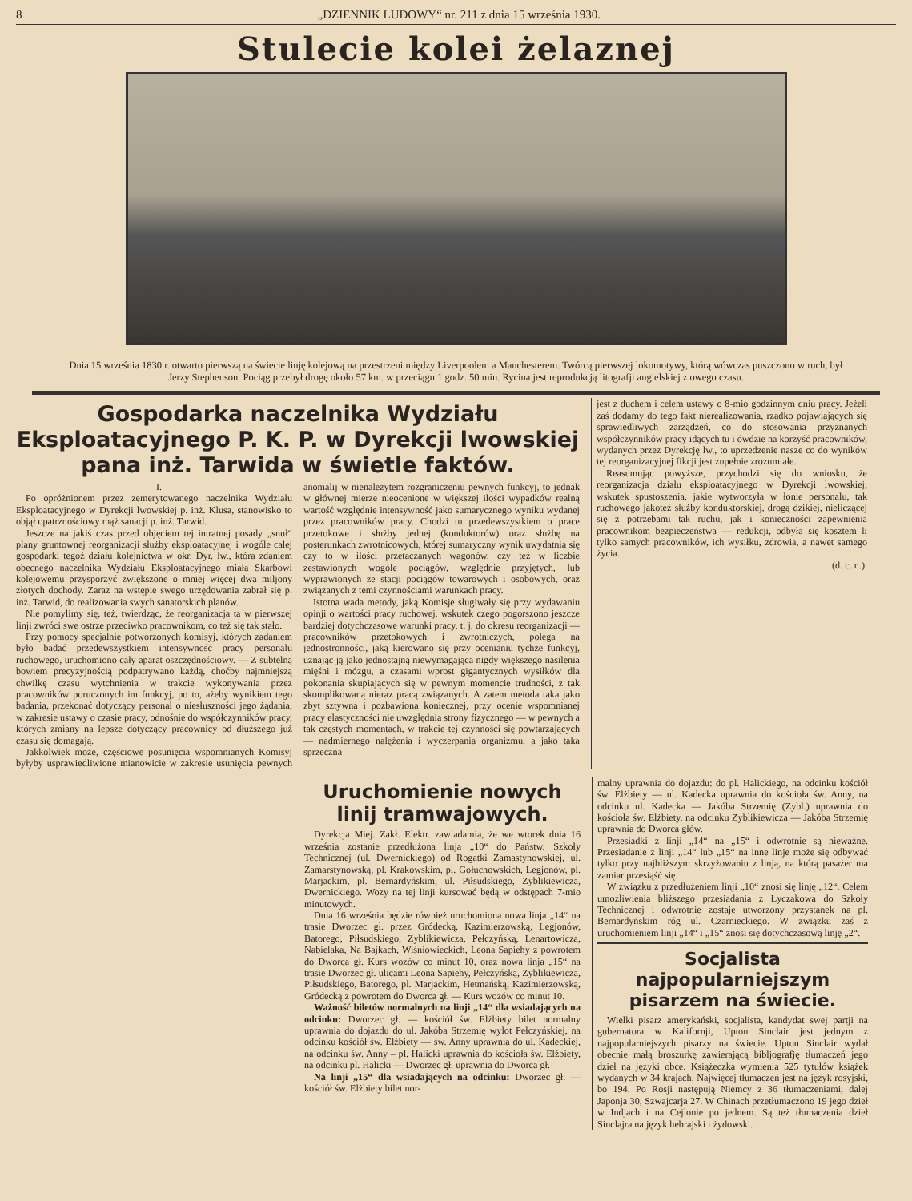8 „DZIENNIK LUDOWY“ nr. 211 z dnia 15 września 1930.
Stulecie kolei żelaznej
Dnia 15 września 1830 r. otwarto pierwszą na świecie linję kolejową na przestrzeni między Liverpoolem a Manchesterem. Twórcą pierwszej lokomotywy, którą wówczas puszczono w ruch, był Jerzy Stephenson. Pociąg przebył drogę około 57 km. w przeciągu 1 godz. 50 min. Rycina jest reprodukcją litografji angielskiej z owego czasu.
Gospodarka naczelnika Wydziału Eksploatacyjnego P. K. P. w Dyrekcji lwowskiej pana inż. Tarwida w świetle faktów.
I.
Po opróżnionem przez zemerytowanego naczelnika Wydziału Eksploatacyjnego w Dyrekcji lwowskiej p. inż. Klusa, stanowisko to objął opatrznościowy mąż sanacji p. inż. Tarwid.
Jeszcze na jakiś czas przed objęciem tej intratnej posady „snuł“ plany gruntownej reorganizacji służby eksploatacyjnej i wogóle całej gospodarki tegoż działu kolejnictwa w okr. Dyr. lw., która zdaniem obecnego naczelnika Wydziału Eksploatacyjnego miała Skarbowi kolejowemu przysporzyć zwiększone o mniej więcej dwa miljony złotych dochody. Zaraz na wstępie swego urzędowania zabrał się p. inż. Tarwid, do realizowania swych sanatorskich planów.
Nie pomylimy się, też, twierdząc, że reorganizacja ta w pierwszej linji zwróci swe ostrze przeciwko pracownikom, co też się tak stało.
Przy pomocy specjalnie potworzonych komisyj, których zadaniem było badać przedewszystkiem intensywność pracy personalu ruchowego, uruchomiono cały aparat oszczędnościowy. — Z subtelną bowiem precyzyjnością podpatrywano każdą, choćby najmniejszą chwilkę czasu wytchnienia w trakcie wykonywania przez pracowników poruczonych im funkcyj, po to, ażeby wynikiem tego badania, przekonać dotyczący personal o niesłuszności jego żądania, w zakresie ustawy o czasie pracy, odnośnie do współczynników pracy, których zmiany na lepsze dotyczący pracownicy od dłuższego już czasu się domagają.
Jakkolwiek może, częściowe posunięcia wspomnianych Komisyj byłyby usprawiedliwione mianowicie w zakresie usunięcia pewnych anomalij w nienależytem rozgraniczeniu pewnych funkcyj, to jednak w głównej mierze nieocenione w większej ilości wypadków realną wartość względnie intensywność jako sumarycznego wyniku wydanej przez pracowników pracy. Chodzi tu przedewszystkiem o prace przetokowe i służby jednej (konduktorów) oraz służbę na posterunkach zwrotnicowych, której sumaryczny wynik uwydatnia się czy to w ilości przetaczanych wagonów, czy też w liczbie zestawionych wogóle pociągów, względnie przyjętych, lub wyprawionych ze stacji pociągów towarowych i osobowych, oraz związanych z temi czynnościami warunkach pracy.
Istotna wada metody, jaką Komisje sługiwały się przy wydawaniu opinji o wartości pracy ruchowej, wskutek czego pogorszono jeszcze bardziej dotychczasowe warunki pracy, t. j. do okresu reorganizacji — pracowników przetokowych i zwrotniczych, polega na jednostronności, jaką kierowano się przy ocenianiu tychże funkcyj, uznając ją jako jednostajną niewymagająca nigdy większego nasilenia mięśni i mózgu, a czasami wprost gigantycznych wysiłków dla pokonania skupiających się w pewnym momencie trudności, z tak skomplikowaną nieraz pracą związanych. A zatem metoda taka jako zbyt sztywna i pozbawiona koniecznej, przy ocenie wspomnianej pracy elastyczności nie uwzględnia strony fizycznego — w pewnych a tak częstych momentach, w trakcie tej czynności się powtarzających — nadmiernego nalężenia i wyczerpania organizmu, a jako taka sprzeczna
jest z duchem i celem ustawy o 8-mio godzinnym dniu pracy. Jeżeli zaś dodamy do tego fakt nierealizowania, rzadko pojawiających się sprawiedliwych zarządzeń, co do stosowania przyznanych współczynników pracy idących tu i ówdzie na korzyść pracowników, wydanych przez Dyrekcję lw., to uprzedzenie nasze co do wyników tej reorganizacyjnej fikcji jest zupełnie zrozumiałe.
Reasumując powyższe, przychodzi się do wniosku, że reorganizacja działu eksploatacyjnego w Dyrekcji lwowskiej, wskutek spustoszenia, jakie wytworzyła w łonie personalu, tak ruchowego jakoteż służby konduktorskiej, drogą dzikiej, nieliczącej się z potrzebami tak ruchu, jak i konieczności zapewnienia pracownikom bezpieczeństwa — redukcji, odbyła się kosztem li tylko samych pracowników, ich wysiłku, zdrowia, a nawet samego życia.
(d. c. n.).
Uruchomienie nowych linij tramwajowych.
Dyrekcja Miej. Zakł. Elektr. zawiadamia, że we wtorek dnia 16 września zostanie przedłużona linja „10“ do Państw. Szkoły Technicznej (ul. Dwernickiego) od Rogatki Zamastynowskiej, ul. Zamarstynowską, pl. Krakowskim, pl. Gołuchowskich, Legjonów, pl. Marjackim, pl. Bernardyńskim, ul. Piłsudskiego, Zyblikiewicza, Dwernickiego. Wozy na tej linji kursować będą w odstępach 7-mio minutowych.
Dnia 16 września będzie również uruchomiona nowa linja „14“ na trasie Dworzec gł. przez Gródecką, Kazimierzowską, Legjonów, Batorego, Piłsudskiego, Zyblikiewicza, Pełczyńską, Lenartowicza, Nabielaka, Na Bajkach, Wiśniowieckich, Leona Sapiehy z powrotem do Dworca gł. Kurs wozów co minut 10, oraz nowa linja „15“ na trasie Dworzec gł. ulicami Leona Sapiehy, Pełczyńską, Zyblikiewicza, Piłsudskiego, Batorego, pl. Marjackim, Hetmańską, Kazimierzowską, Gródecką z powrotem do Dworca gł. — Kurs wozów co minut 10.
Ważność biletów normalnych na linji „14“ dla wsiadających na odcinku: Dworzec gł. — kościół św. Elżbiety bilet normalny uprawnia do dojazdu do ul. Jakóba Strzemię wylot Pełczyńskiej, na odcinku kościół św. Elżbiety — św. Anny uprawnia do ul. Kadeckiej, na odcinku św. Anny – pl. Halicki uprawnia do kościoła św. Elżbiety, na odcinku pl. Halicki — Dworzec gł. uprawnia do Dworca gł.
Na linji „15“ dla wsiadających na odcinku: Dworzec gł. — kościół św. Elżbiety bilet nor-
malny uprawnia do dojazdu: do pl. Halickiego, na odcinku kościół św. Elżbiety — ul. Kadecka uprawnia do kościoła św. Anny, na odcinku ul. Kadecka — Jakóba Strzemię (Zybl.) uprawnia do kościoła św. Elżbiety, na odcinku Zyblikiewicza — Jakóba Strzemię uprawnia do Dworca głów.
Przesiadki z linji „14“ na „15“ i odwrotnie są nieważne. Przesiadanie z linji „14“ lub „15“ na inne linje może się odbywać tylko przy najbliższym skrzyżowaniu z linją, na którą pasażer ma zamiar przesiąść się.
W związku z przedłużeniem linji „10“ znosi się linję „12“. Celem umożliwienia bliższego przesiadania z Łyczakowa do Szkoły Technicznej i odwrotnie zostaje utworzony przystanek na pl. Bernardyńskim róg ul. Czarnieckiego. W związku zaś z uruchomieniem linji „14“ i „15“ znosi się dotychczasową linję „2“.
Socjalista najpopularniejszym pisarzem na świecie.
Wielki pisarz amerykański, socjalista, kandydat swej partji na gubernatora w Kalifornji, Upton Sinclair jest jednym z najpopularniejszych pisarzy na świecie. Upton Sinclair wydał obecnie małą broszurkę zawierającą bibljografję tłumaczeń jego dzieł na języki obce. Książeczka wymienia 525 tytułów książek wydanych w 34 krajach. Najwięcej tłumaczeń jest na język rosyjski, bo 194. Po Rosji następują Niemcy z 36 tłumaczeniami, dalej Japonja 30, Szwajcarja 27. W Chinach przetłumaczono 19 jego dzieł w Indjach i na Cejlonie po jednem. Są też tłumaczenia dzieł Sinclajra na język hebrajski i żydowski.